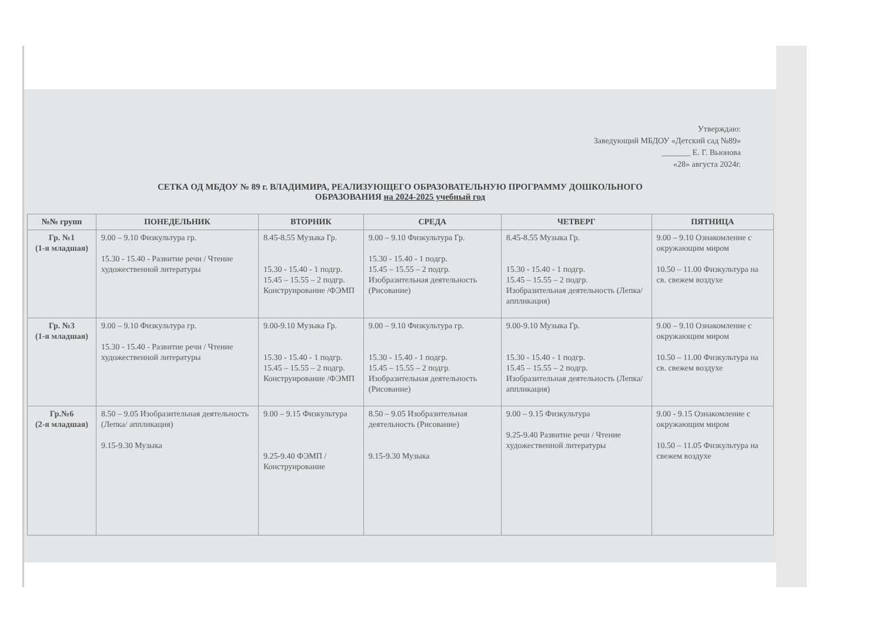Утверждаю:
Заведующий МБДОУ «Детский сад №89»
_______ Е. Г. Вьюнова
«28» августа 2024г.
СЕТКА ОД МБДОУ № 89 г. ВЛАДИМИРА, РЕАЛИЗУЮЩЕГО ОБРАЗОВАТЕЛЬНУЮ ПРОГРАММУ ДОШКОЛЬНОГО
ОБРАЗОВАНИЯ на 2024-2025 учебный год
| №№ групп | ПОНЕДЕЛЬНИК | ВТОРНИК | СРЕДА | ЧЕТВЕРГ | ПЯТНИЦА |
| --- | --- | --- | --- | --- | --- |
| Гр. №1 (1-я младшая) | 9.00 – 9.10 Физкультура гр. 15.30 - 15.40 - Развитие речи / Чтение художественной литературы | 8.45-8.55 Музыка Гр. 15.30 - 15.40 - 1 подгр. 15.45 – 15.55 – 2 подгр. Конструирование /ФЭМП | 9.00 – 9.10 Физкультура Гр. 15.30 - 15.40 - 1 подгр. 15.45 – 15.55 – 2 подгр. Изобразительная деятельность (Рисование) | 8.45-8.55 Музыка Гр. 15.30 - 15.40 - 1 подгр. 15.45 – 15.55 – 2 подгр. Изобразительная деятельность (Лепка/ аппликация) | 9.00 – 9.10 Ознакомление с окружающим миром 10.50 – 11.00 Физкультура на св. свежем воздухе |
| Гр. №3 (1-я младшая) | 9.00 – 9.10 Физкультура гр. 15.30 - 15.40 - Развитие речи / Чтение художественной литературы | 9.00-9.10 Музыка Гр. 15.30 - 15.40 - 1 подгр. 15.45 – 15.55 – 2 подгр. Конструирование /ФЭМП | 9.00 – 9.10 Физкультура гр. 15.30 - 15.40 - 1 подгр. 15.45 – 15.55 – 2 подгр. Изобразительная деятельность (Рисование) | 9.00-9.10 Музыка Гр. 15.30 - 15.40 - 1 подгр. 15.45 – 15.55 – 2 подгр. Изобразительная деятельность (Лепка/ аппликация) | 9.00 – 9.10 Ознакомление с окружающим миром 10.50 – 11.00 Физкультура на св. свежем воздухе |
| Гр.№6 (2-я младшая) | 8.50 – 9.05 Изобразительная деятельность (Лепка/ аппликация) 9.15-9.30 Музыка | 9.00 – 9.15 Физкультура 9.25-9.40 ФЭМП / Конструирование | 8.50 – 9.05 Изобразительная деятельность (Рисование) 9.15-9.30 Музыка | 9.00 – 9.15 Физкультура 9.25-9.40 Развитие речи / Чтение художественной литературы | 9.00 - 9.15 Ознакомление с окружающим миром 10.50 – 11.05 Физкультура на свежем воздухе |